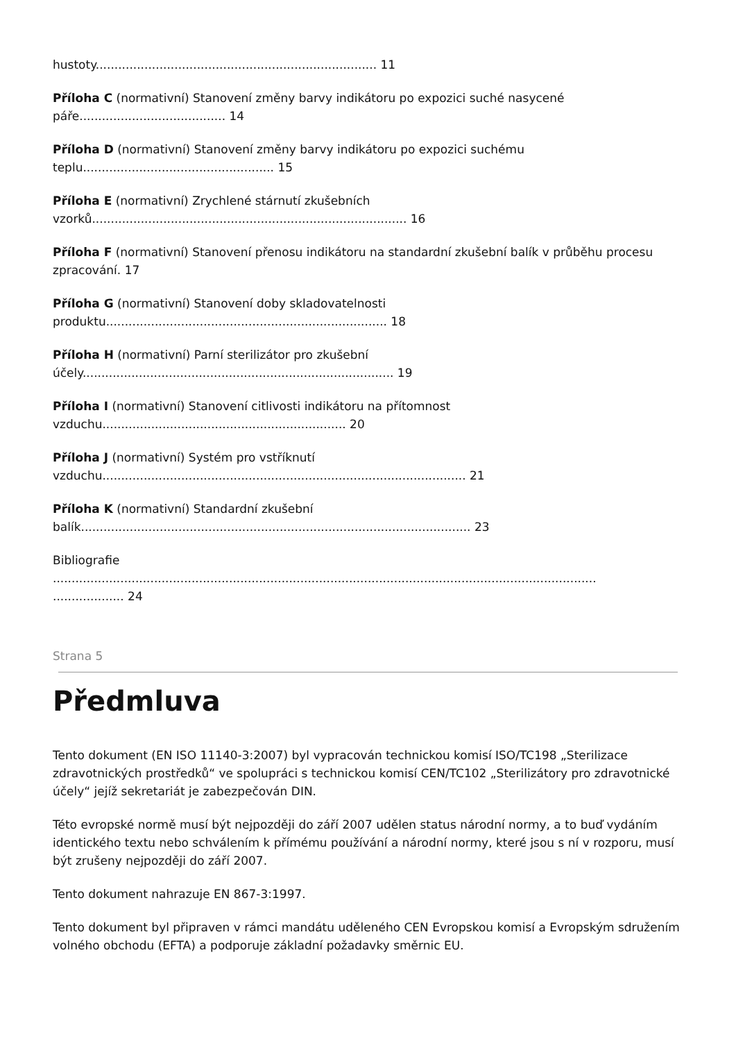hustoty........................................................................... 11
Příloha C (normativní) Stanovení změny barvy indikátoru po expozici suché nasycené
páře....................................... 14
Příloha D (normativní) Stanovení změny barvy indikátoru po expozici suchému
teplu................................................... 15
Příloha E (normativní) Zrychlené stárnutí zkušebních
vzorků.................................................................................... 16
Příloha F (normativní) Stanovení přenosu indikátoru na standardní zkušební balík v průběhu procesu zpracování. 17
Příloha G (normativní) Stanovení doby skladovatelnosti
produktu........................................................................... 18
Příloha H (normativní) Parní sterilizátor pro zkušební
účely................................................................................... 19
Příloha I (normativní) Stanovení citlivosti indikátoru na přítomnost
vzduchu................................................................. 20
Příloha J (normativní) Systém pro vstříknutí
vzduchu................................................................................................. 21
Příloha K (normativní) Standardní zkušební
balík........................................................................................................ 23
Bibliografie
.................................................................................................................................................
................... 24
Strana 5
Předmluva
Tento dokument (EN ISO 11140-3:2007) byl vypracován technickou komisí ISO/TC198 „Sterilizace zdravotnických prostředků“ ve spolupráci s technickou komisí CEN/TC102 „Sterilizátory pro zdravotnické účely“ jejíž sekretariát je zabezpečován DIN.
Této evropské normě musí být nejpozději do září 2007 udělen status národní normy, a to buď vydáním identického textu nebo schválením k přímému používání a národní normy, které jsou s ní v rozporu, musí být zrušeny nejpozději do září 2007.
Tento dokument nahrazuje EN 867-3:1997.
Tento dokument byl připraven v rámci mandátu uděleného CEN Evropskou komisí a Evropským sdružením volného obchodu (EFTA) a podporuje základní požadavky směrnic EU.